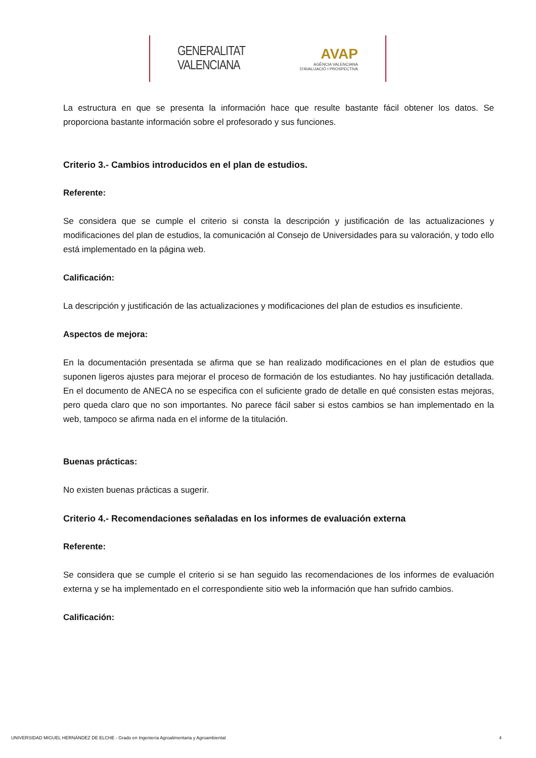GENERALITAT
VALENCIANA
AVAP
AGÈNCIA VALENCIANA
D'AVALUACIÓ I PROSPECTIVA
La estructura en que se presenta la información hace que resulte bastante fácil obtener los datos. Se proporciona bastante información sobre el profesorado y sus funciones.
Criterio 3.- Cambios introducidos en el plan de estudios.
Referente:
Se considera que se cumple el criterio si consta la descripción y justificación de las actualizaciones y modificaciones del plan de estudios, la comunicación al Consejo de Universidades para su valoración, y todo ello está implementado en la página web.
Calificación:
La descripción y justificación de las actualizaciones y modificaciones del plan de estudios es insuficiente.
Aspectos de mejora:
En la documentación presentada se afirma que se han realizado modificaciones en el plan de estudios que suponen ligeros ajustes para mejorar el proceso de formación de los estudiantes. No hay justificación detallada. En el documento de ANECA no se especifica con el suficiente grado de detalle en qué consisten estas mejoras, pero queda claro que no son importantes. No parece fácil saber si estos cambios se han implementado en la web, tampoco se afirma nada en el informe de la titulación.
Buenas prácticas:
No existen buenas prácticas a sugerir.
Criterio 4.- Recomendaciones señaladas en los informes de evaluación externa
Referente:
Se considera que se cumple el criterio si se han seguido las recomendaciones de los informes de evaluación externa y se ha implementado en el correspondiente sitio web la información que han sufrido cambios.
Calificación:
UNIVERSIDAD MIGUEL HERNÁNDEZ DE ELCHE - Grado en Ingeniería Agroalimentaria y Agroambiental 4